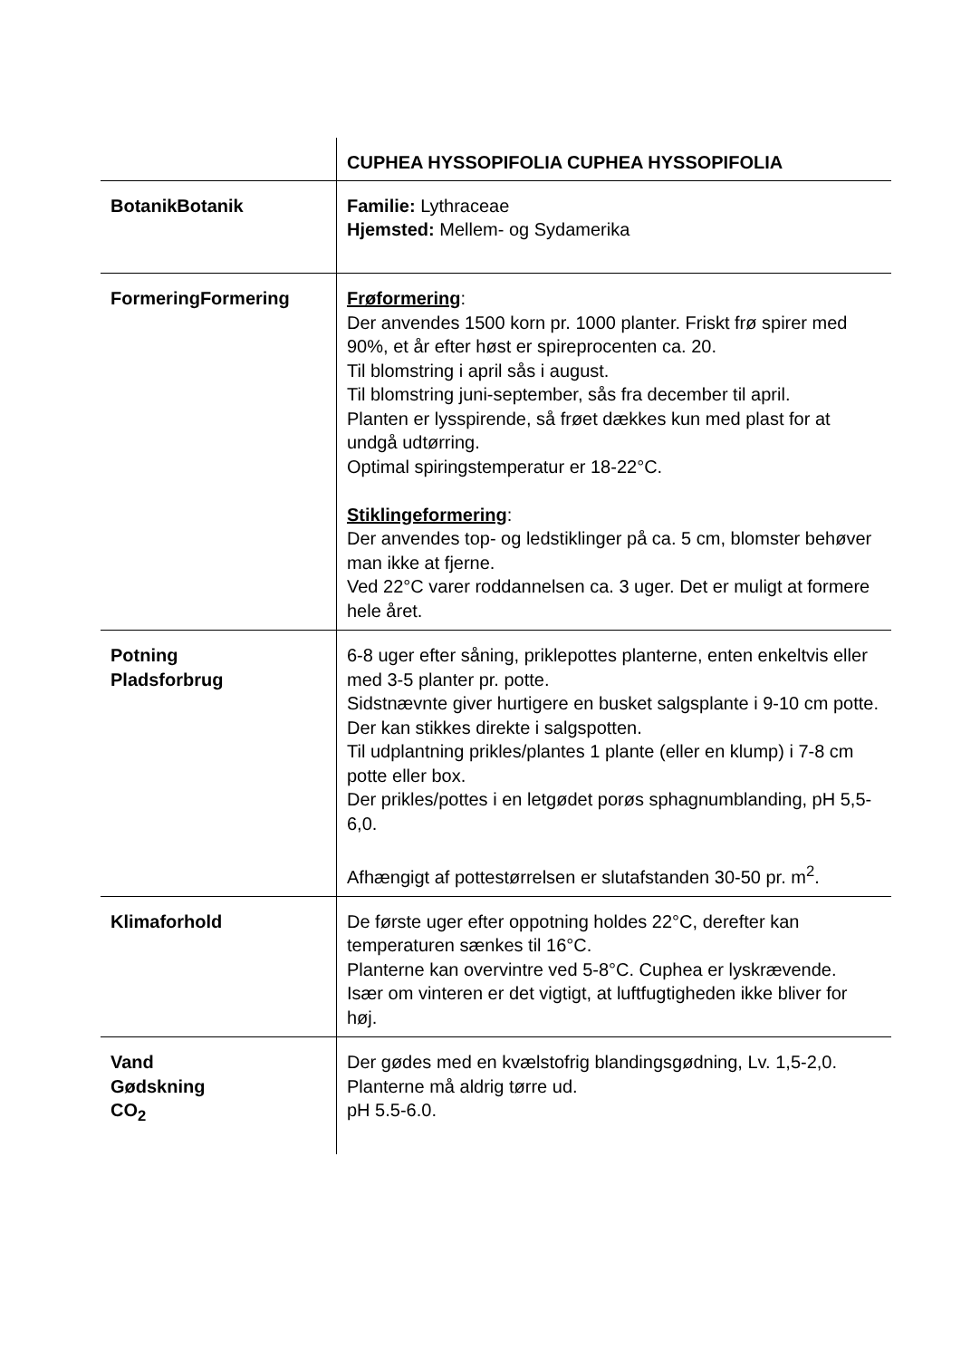| | CUPHEA HYSSOPIFOLIA CUPHEA HYSSOPIFOLIA |
| BotanikBotanik | Familie: Lythraceae Hjemsted: Mellem- og Sydamerika |
| FormeringFormering | Frøformering : Der anvendes 1500 korn pr. 1000 planter. Friskt frø spirer med 90%, et år efter høst er spireprocenten ca. 20. Til blomstring i april sås i august. Til blomstring juni-september, sås fra december til april. Planten er lysspirende, så frøet dækkes kun med plast for at undgå udtørring. Optimal spiringstemperatur er 18-22°C. Stiklingeformering : Der anvendes top- og ledstiklinger på ca. 5 cm, blomster behøver man ikke at fjerne. Ved 22°C varer roddannelsen ca. 3 uger. Det er muligt at formere hele året. |
| Potning Pladsforbrug | 6-8 uger efter såning, priklepottes planterne, enten enkeltvis eller med 3-5 planter pr. potte. Sidstnævnte giver hurtigere en busket salgsplante i 9-10 cm potte. Der kan stikkes direkte i salgspotten. Til udplantning prikles/plantes 1 plante (eller en klump) i 7-8 cm potte eller box. Der prikles/pottes i en letgødet porøs sphagnumblanding, pH 5,5-6,0. Afhængigt af pottestørrelsen er slutafstanden 30-50 pr. m<sup>2</sup>. |
| Klimaforhold | De første uger efter oppotning holdes 22°C, derefter kan temperaturen sænkes til 16°C. Planterne kan overvintre ved 5-8°C. Cuphea er lyskrævende. Især om vinteren er det vigtigt, at luftfugtigheden ikke bliver for høj. |
| Vand Gødskning CO<sub>2</sub> | Der gødes med en kvælstofrig blandingsgødning, Lv. 1,5-2,0. Planterne må aldrig tørre ud. pH 5.5-6.0. |